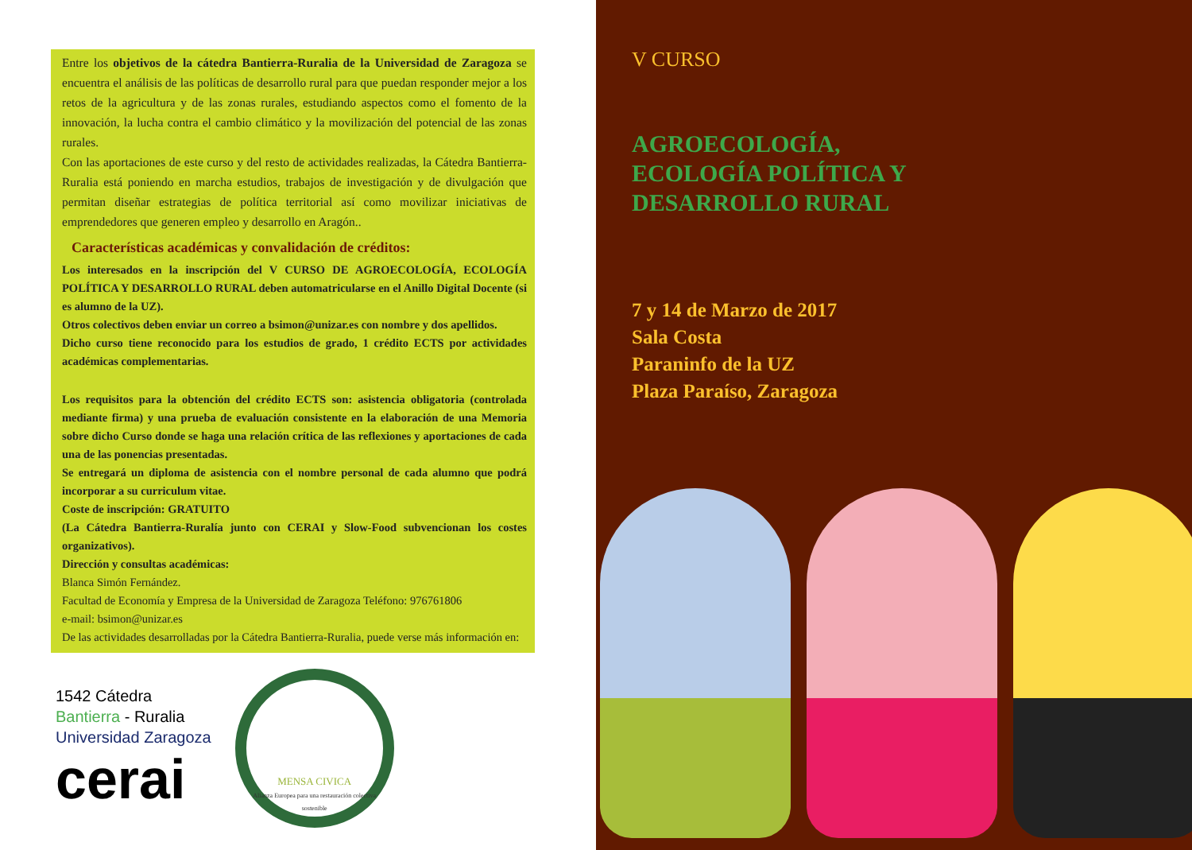Entre los objetivos de la cátedra Bantierra-Ruralia de la Universidad de Zaragoza se encuentra el análisis de las políticas de desarrollo rural para que puedan responder mejor a los retos de la agricultura y de las zonas rurales, estudiando aspectos como el fomento de la innovación, la lucha contra el cambio climático y la movilización del potencial de las zonas rurales.
Con las aportaciones de este curso y del resto de actividades realizadas, la Cátedra Bantierra- Ruralia está poniendo en marcha estudios, trabajos de investigación y de divulgación que permitan diseñar estrategias de política territorial así como movilizar iniciativas de emprendedores que generen empleo y desarrollo en Aragón..
Características académicas y convalidación de créditos:
Los interesados en la inscripción del V CURSO DE AGROECOLOGÍA, ECOLOGÍA POLÍTICA Y DESARROLLO RURAL deben automatricularse en el Anillo Digital Docente (si es alumno de la UZ).
Otros colectivos deben enviar un correo a bsimon@unizar.es con nombre y dos apellidos.
Dicho curso tiene reconocido para los estudios de grado, 1 crédito ECTS por actividades académicas complementarias.
Los requisitos para la obtención del crédito ECTS son: asistencia obligatoria (controlada mediante firma) y una prueba de evaluación consistente en la elaboración de una Memoria sobre dicho Curso donde se haga una relación crítica de las reflexiones y aportaciones de cada una de las ponencias presentadas.
Se entregará un diploma de asistencia con el nombre personal de cada alumno que podrá incorporar a su curriculum vitae.
Coste de inscripción: GRATUITO
(La Cátedra Bantierra-Ruralía junto con CERAI y Slow-Food subvencionan los costes organizativos).
Dirección y consultas académicas:
Blanca Simón Fernández.
Facultad de Economía y Empresa de la Universidad de Zaragoza Teléfono: 976761806
e-mail: bsimon@unizar.es
De las actividades desarrolladas por la Cátedra Bantierra-Ruralia, puede verse más información en:
1542 Cátedra
Bantierra - Ruralia
Universidad Zaragoza
cerai
MENSA CIVICA
Alianza Europea para una restauración colectiva sostenible
V CURSO
AGROECOLOGÍA,
ECOLOGÍA POLÍTICA Y
DESARROLLO RURAL
7 y 14 de Marzo de 2017
Sala Costa
Paraninfo de la UZ
Plaza Paraíso, Zaragoza